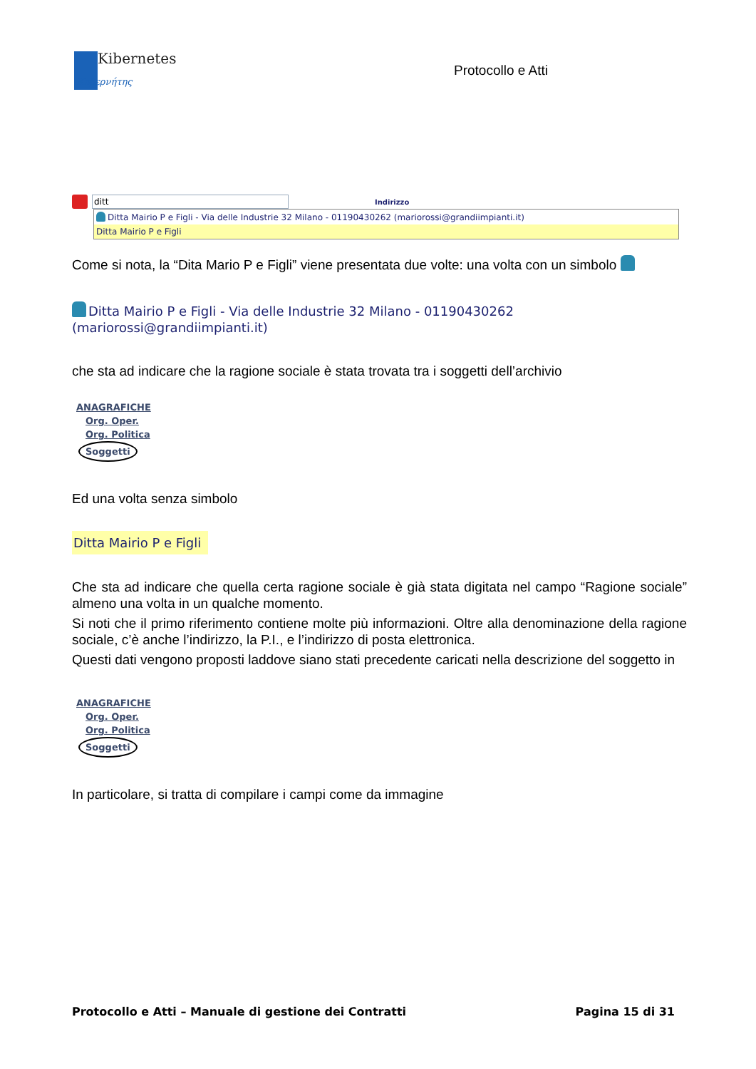Kibernetes
Κυβερνήτης
Protocollo e Atti
ditt Indirizzo
Ditta Mairio P e Figli - Via delle Industrie 32 Milano - 01190430262 (mariorossi@grandiimpianti.it)
Ditta Mairio P e Figli
Come si nota, la “Dita Mario P e Figli” viene presentata due volte: una volta con un simbolo
Ditta Mairio P e Figli - Via delle Industrie 32 Milano - 01190430262 (mariorossi@grandiimpianti.it)
che sta ad indicare che la ragione sociale è stata trovata tra i soggetti dell’archivio
ANAGRAFICHE
Org. Oper.
Org. Politica
Soggetti
Ed una volta senza simbolo
Ditta Mairio P e Figli
Che sta ad indicare che quella certa ragione sociale è già stata digitata nel campo “Ragione sociale” almeno una volta in un qualche momento.
Si noti che il primo riferimento contiene molte più informazioni. Oltre alla denominazione della ragione sociale, c’è anche l’indirizzo, la P.I., e l’indirizzo di posta elettronica.
Questi dati vengono proposti laddove siano stati precedente caricati nella descrizione del soggetto in
ANAGRAFICHE
Org. Oper.
Org. Politica
Soggetti
In particolare, si tratta di compilare i campi come da immagine
Protocollo e Atti – Manuale di gestione dei Contratti Pagina 15 di 31